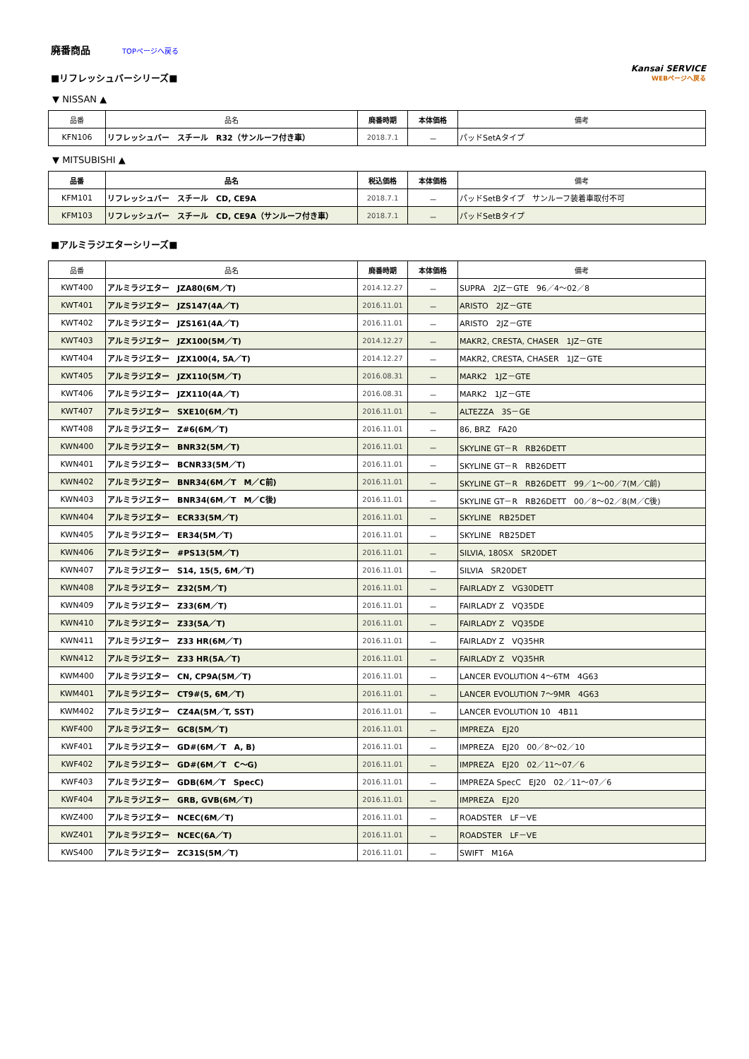廃番商品
TOPページへ戻る
■リフレッシュバーシリーズ■
▼ NISSAN ▲
Kansai SERVICE
WEBページへ戻る
| 品番 | 品名 | 廃番時期 | 本体価格 | 備考 |
| --- | --- | --- | --- | --- |
| KFN106 | リフレッシュバー スチール R32（サンルーフ付き車） | 2018.7.1 | － | パッドSetAタイプ |
▼ MITSUBISHI ▲
| 品番 | 品名 | 税込価格 | 本体価格 | 備考 |
| --- | --- | --- | --- | --- |
| KFM101 | リフレッシュバー スチール CD, CE9A | 2018.7.1 | － | パッドSetBタイプ サンルーフ装着車取付不可 |
| KFM103 | リフレッシュバー スチール CD, CE9A（サンルーフ付き車） | 2018.7.1 | － | パッドSetBタイプ |
■アルミラジエターシリーズ■
| 品番 | 品名 | 廃番時期 | 本体価格 | 備考 |
| --- | --- | --- | --- | --- |
| KWT400 | アルミラジエター JZA80(6M／T) | 2014.12.27 | － | SUPRA 2JZ－GTE 96／4～02／8 |
| KWT401 | アルミラジエター JZS147(4A／T) | 2016.11.01 | － | ARISTO 2JZ－GTE |
| KWT402 | アルミラジエター JZS161(4A／T) | 2016.11.01 | － | ARISTO 2JZ－GTE |
| KWT403 | アルミラジエター JZX100(5M／T) | 2014.12.27 | － | MAKR2, CRESTA, CHASER 1JZ－GTE |
| KWT404 | アルミラジエター JZX100(4, 5A／T) | 2014.12.27 | － | MAKR2, CRESTA, CHASER 1JZ－GTE |
| KWT405 | アルミラジエター JZX110(5M／T) | 2016.08.31 | － | MARK2 1JZ－GTE |
| KWT406 | アルミラジエター JZX110(4A／T) | 2016.08.31 | － | MARK2 1JZ－GTE |
| KWT407 | アルミラジエター SXE10(6M／T) | 2016.11.01 | － | ALTEZZA 3S－GE |
| KWT408 | アルミラジエター Z#6(6M／T) | 2016.11.01 | － | 86, BRZ FA20 |
| KWN400 | アルミラジエター BNR32(5M／T) | 2016.11.01 | － | SKYLINE GT－R RB26DETT |
| KWN401 | アルミラジエター BCNR33(5M／T) | 2016.11.01 | － | SKYLINE GT－R RB26DETT |
| KWN402 | アルミラジエター BNR34(6M／T M／C前) | 2016.11.01 | － | SKYLINE GT－R RB26DETT 99／1～00／7(M／C前) |
| KWN403 | アルミラジエター BNR34(6M／T M／C後) | 2016.11.01 | － | SKYLINE GT－R RB26DETT 00／8～02／8(M／C後) |
| KWN404 | アルミラジエター ECR33(5M／T) | 2016.11.01 | － | SKYLINE RB25DET |
| KWN405 | アルミラジエター ER34(5M／T) | 2016.11.01 | － | SKYLINE RB25DET |
| KWN406 | アルミラジエター #PS13(5M／T) | 2016.11.01 | － | SILVIA, 180SX SR20DET |
| KWN407 | アルミラジエター S14, 15(5, 6M／T) | 2016.11.01 | － | SILVIA SR20DET |
| KWN408 | アルミラジエター Z32(5M／T) | 2016.11.01 | － | FAIRLADY Z VG30DETT |
| KWN409 | アルミラジエター Z33(6M／T) | 2016.11.01 | － | FAIRLADY Z VQ35DE |
| KWN410 | アルミラジエター Z33(5A／T) | 2016.11.01 | － | FAIRLADY Z VQ35DE |
| KWN411 | アルミラジエター Z33 HR(6M／T) | 2016.11.01 | － | FAIRLADY Z VQ35HR |
| KWN412 | アルミラジエター Z33 HR(5A／T) | 2016.11.01 | － | FAIRLADY Z VQ35HR |
| KWM400 | アルミラジエター CN, CP9A(5M／T) | 2016.11.01 | － | LANCER EVOLUTION 4～6TM 4G63 |
| KWM401 | アルミラジエター CT9#(5, 6M／T) | 2016.11.01 | － | LANCER EVOLUTION 7～9MR 4G63 |
| KWM402 | アルミラジエター CZ4A(5M／T, SST) | 2016.11.01 | － | LANCER EVOLUTION 10 4B11 |
| KWF400 | アルミラジエター GC8(5M／T) | 2016.11.01 | － | IMPREZA EJ20 |
| KWF401 | アルミラジエター GD#(6M／T A, B) | 2016.11.01 | － | IMPREZA EJ20 00／8～02／10 |
| KWF402 | アルミラジエター GD#(6M／T C～G) | 2016.11.01 | － | IMPREZA EJ20 02／11～07／6 |
| KWF403 | アルミラジエター GDB(6M／T SpecC) | 2016.11.01 | － | IMPREZA SpecC EJ20 02／11～07／6 |
| KWF404 | アルミラジエター GRB, GVB(6M／T) | 2016.11.01 | － | IMPREZA EJ20 |
| KWZ400 | アルミラジエター NCEC(6M／T) | 2016.11.01 | － | ROADSTER LF－VE |
| KWZ401 | アルミラジエター NCEC(6A／T) | 2016.11.01 | － | ROADSTER LF－VE |
| KWS400 | アルミラジエター ZC31S(5M／T) | 2016.11.01 | － | SWIFT M16A |